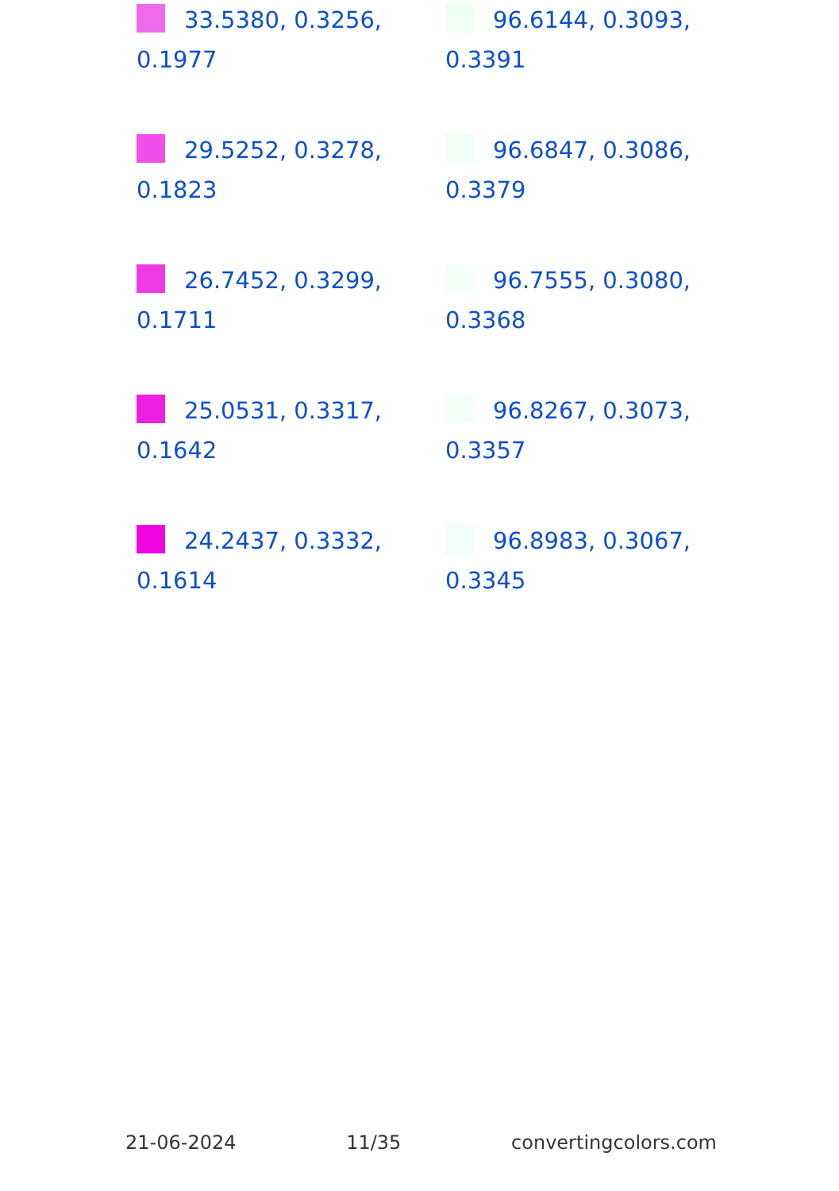33.5380, 0.3256, 0.1977
96.6144, 0.3093, 0.3391
29.5252, 0.3278, 0.1823
96.6847, 0.3086, 0.3379
26.7452, 0.3299, 0.1711
96.7555, 0.3080, 0.3368
25.0531, 0.3317, 0.1642
96.8267, 0.3073, 0.3357
24.2437, 0.3332, 0.1614
96.8983, 0.3067, 0.3345
21-06-2024 11/35 convertingcolors.com